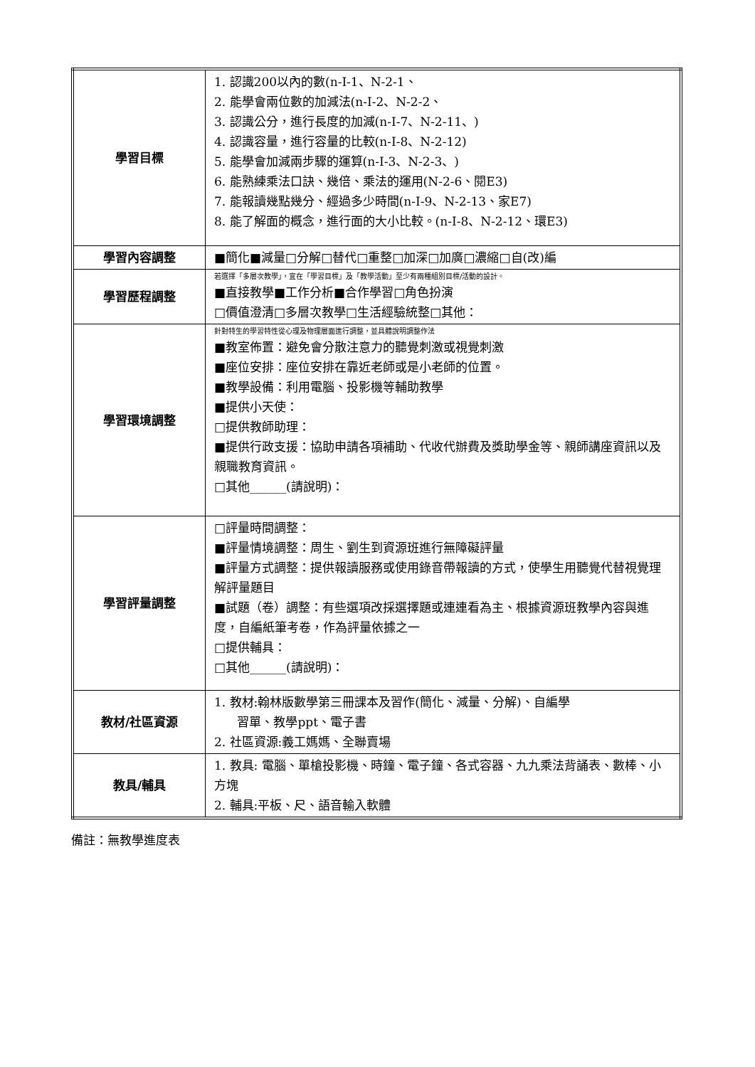| 學習目標 | 1. 認識200以內的數(n-I-1、N-2-1、 2. 能學會兩位數的加減法(n-I-2、N-2-2、 3. 認識公分，進行長度的加減(n-I-7、N-2-11、) 4. 認識容量，進行容量的比較(n-I-8、N-2-12) 5. 能學會加減兩步驟的運算(n-I-3、N-2-3、) 6. 能熟練乘法口訣、幾倍、乘法的運用(N-2-6、閱E3) 7. 能報讀幾點幾分、經過多少時間(n-I-9、N-2-13、家E7) 8. 能了解面的概念，進行面的大小比較。(n-I-8、N-2-12、環E3) |
| 學習內容調整 | ■簡化■減量□分解□替代□重整□加深□加廣□濃縮□自(改)編 |
| 學習歷程調整 | 若選擇「多層次教學」，宜在「學習目標」及「教學活動」至少有兩種組別目標/活動的設計。 ■直接教學■工作分析■合作學習□角色扮演 □價值澄清□多層次教學□生活經驗統整□其他： |
| 學習環境調整 | 針對特生的學習特性從心理及物理層面進行調整，並具體說明調整作法 ■教室佈置：避免會分散注意力的聽覺刺激或視覺刺激 ■座位安排：座位安排在靠近老師或是小老師的位置。 ■教學設備：利用電腦、投影機等輔助教學 ■提供小天使： □提供教師助理： ■提供行政支援：協助申請各項補助、代收代辦費及獎助學金等、親師講座資訊以及親職教育資訊。 □其他______(請說明)： |
| 學習評量調整 | □評量時間調整： ■評量情境調整：周生、劉生到資源班進行無障礙評量 ■評量方式調整：提供報讀服務或使用錄音帶報讀的方式，使學生用聽覺代替視覺理解評量題目 ■試題（卷）調整：有些選項改採選擇題或連連看為主、根據資源班教學內容與進度，自編紙筆考卷，作為評量依據之一 □提供輔具： □其他______(請說明)： |
| 教材/社區資源 | 1. 教材:翰林版數學第三冊課本及習作(簡化、減量、分解)、自編學 習單、教學ppt、電子書 2. 社區資源:義工媽媽、全聯賣場 |
| 教具/輔具 | 1. 教具: 電腦、單槍投影機、時鐘、電子鐘、各式容器、九九乘法背誦表、數棒、小方塊 2. 輔具:平板、尺、語音輸入軟體 |
備註：無教學進度表